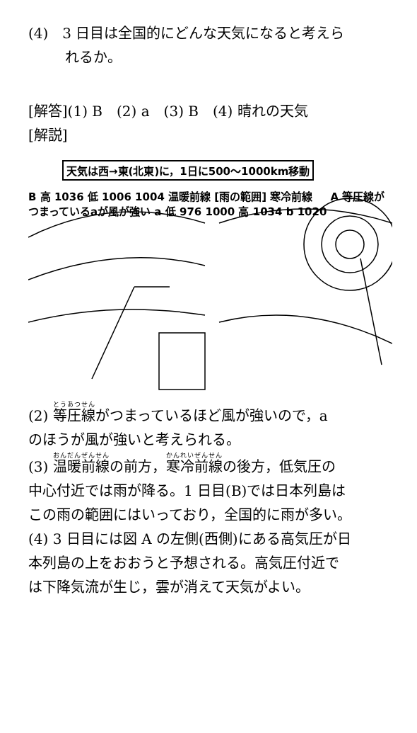(4)　3 日目は全国的にどんな天気になると考えら
れるか。
[解答](1) B　(2) a　(3) B　(4) 晴れの天気
[解説]
天気は西→東(北東)に，1日に500～1000km移動
B 高 1036 低 1006 1004 温暖前線 [雨の範囲] 寒冷前線 A 等圧線がつまっているaが風が強い a 低 976 1000 高 1034 b 1020
(2) 等圧線がつまっているほど風が強いので，a
のほうが風が強いと考えられる。
(3) 温暖前線の前方，寒冷前線の後方，低気圧の
中心付近では雨が降る。1 日目(B)では日本列島は
この雨の範囲にはいっており，全国的に雨が多い。
(4) 3 日目には図 A の左側(西側)にある高気圧が日
本列島の上をおおうと予想される。高気圧付近で
は下降気流が生じ，雲が消えて天気がよい。